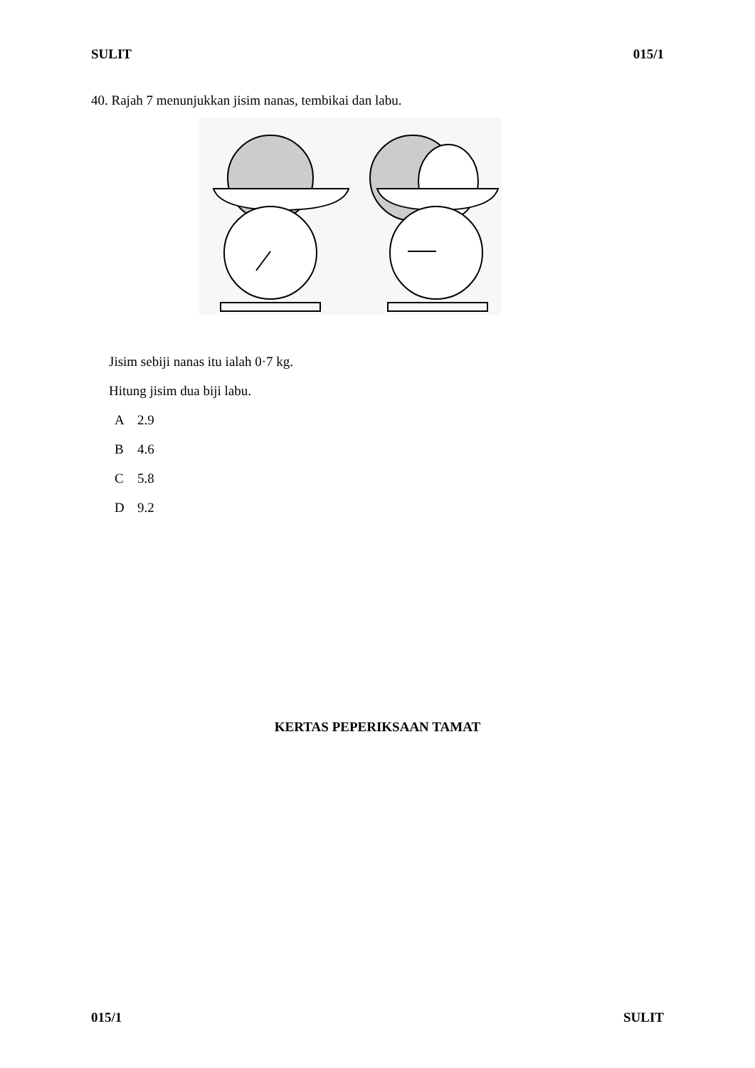SULIT 015/1
40. Rajah 7 menunjukkan jisim nanas, tembikai dan labu.
Jisim sebiji nanas itu ialah 0·7 kg.
Hitung jisim dua biji labu.
A 2.9
B 4.6
C 5.8
D 9.2
KERTAS PEPERIKSAAN TAMAT
015/1 SULIT